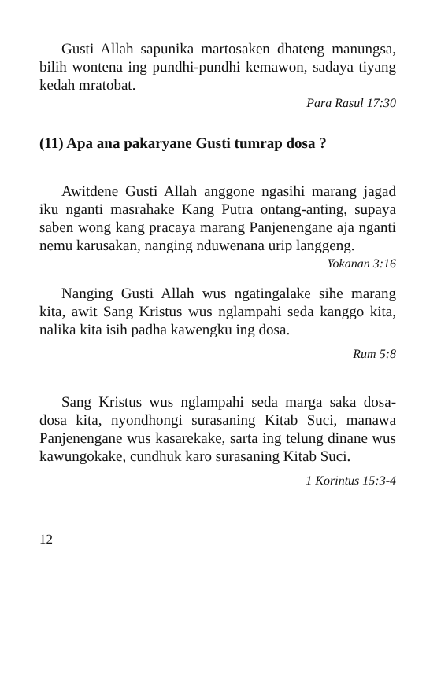Gusti Allah sapunika martosaken dhateng manungsa, bilih wontena ing pundhi-pundhi kemawon, sadaya tiyang kedah mratobat.
Para Rasul 17:30
(11) Apa ana pakaryane Gusti tumrap dosa ?
Awitdene Gusti Allah anggone ngasihi marang jagad iku nganti masrahake Kang Putra ontang-anting, supaya saben wong kang pracaya marang Panjenengane aja nganti nemu karusakan, nanging nduwenana urip langgeng. Yokanan 3:16
Nanging Gusti Allah wus ngatingalake sihe marang kita, awit Sang Kristus wus nglampahi seda kanggo kita, nalika kita isih padha kawengku ing dosa.
Rum 5:8
Sang Kristus wus nglampahi seda marga saka dosa-dosa kita, nyondhongi surasaning Kitab Suci, manawa Panjenengane wus kasarekake, sarta ing telung dinane wus kawungokake, cundhuk karo surasaning Kitab Suci.
1 Korintus 15:3-4
12